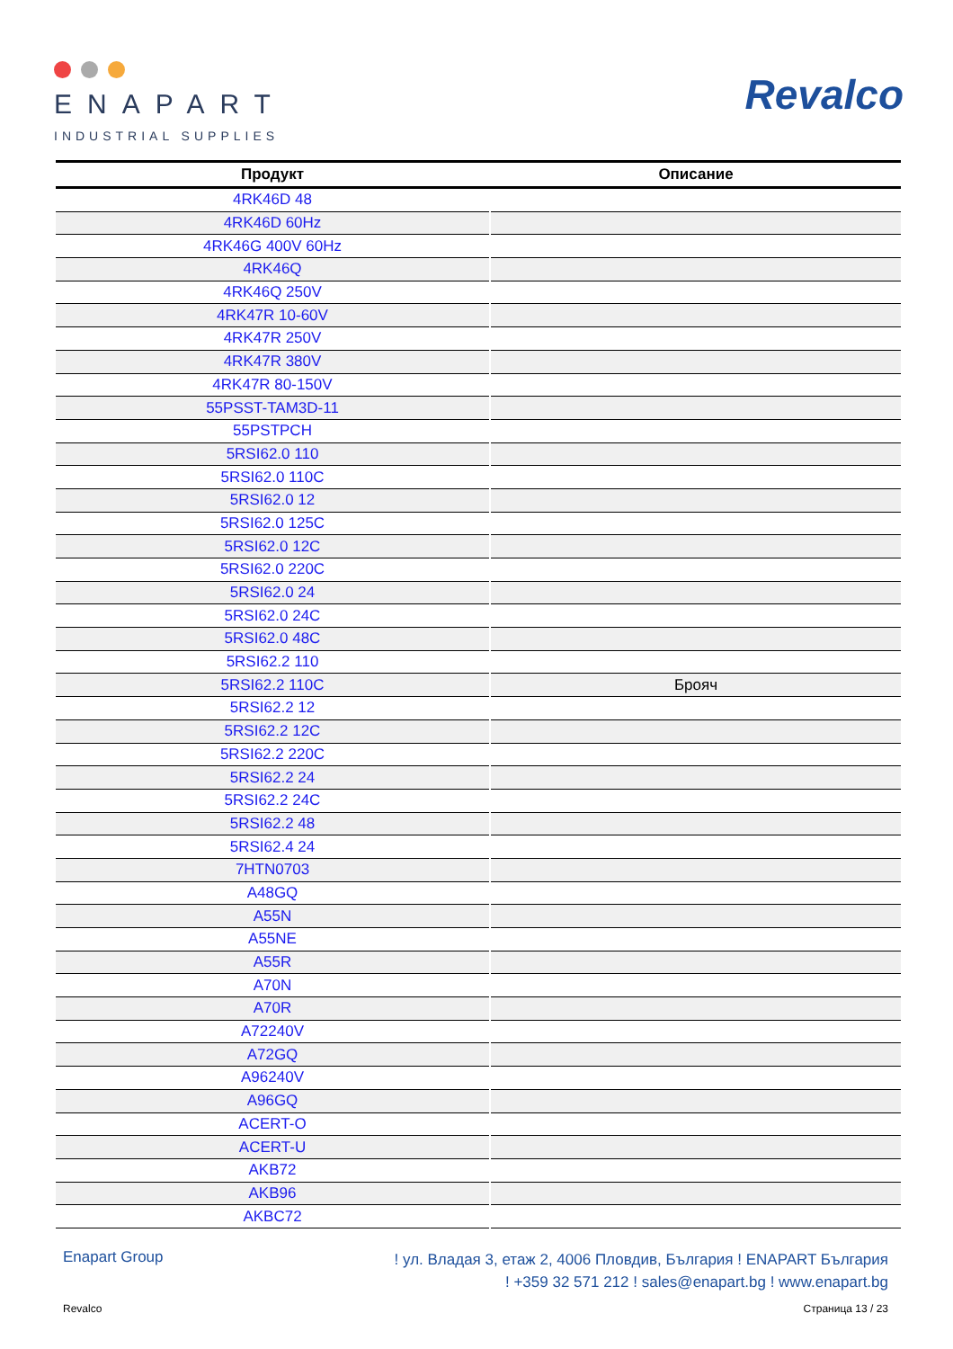ENAPART
INDUSTRIAL SUPPLIES
Revalco
| Продукт | Описание |
| --- | --- |
| 4RK46D 48 | |
| 4RK46D 60Hz | |
| 4RK46G 400V 60Hz | |
| 4RK46Q | |
| 4RK46Q 250V | |
| 4RK47R 10-60V | |
| 4RK47R 250V | |
| 4RK47R 380V | |
| 4RK47R 80-150V | |
| 55PSST-TAM3D-11 | |
| 55PSTPCH | |
| 5RSI62.0 110 | |
| 5RSI62.0 110C | |
| 5RSI62.0 12 | |
| 5RSI62.0 125C | |
| 5RSI62.0 12C | |
| 5RSI62.0 220C | |
| 5RSI62.0 24 | |
| 5RSI62.0 24C | |
| 5RSI62.0 48C | |
| 5RSI62.2 110 | |
| 5RSI62.2 110C | Брояч |
| 5RSI62.2 12 | |
| 5RSI62.2 12C | |
| 5RSI62.2 220C | |
| 5RSI62.2 24 | |
| 5RSI62.2 24C | |
| 5RSI62.2 48 | |
| 5RSI62.4 24 | |
| 7HTN0703 | |
| A48GQ | |
| A55N | |
| A55NE | |
| A55R | |
| A70N | |
| A70R | |
| A72240V | |
| A72GQ | |
| A96240V | |
| A96GQ | |
| ACERT-O | |
| ACERT-U | |
| AKB72 | |
| AKB96 | |
| AKBC72 | |
Enapart Group
! ул. Владая 3, етаж 2, 4006 Пловдив, България ! ENAPART България
! +359 32 571 212 ! sales@enapart.bg ! www.enapart.bg
Revalco Страница 13 / 23